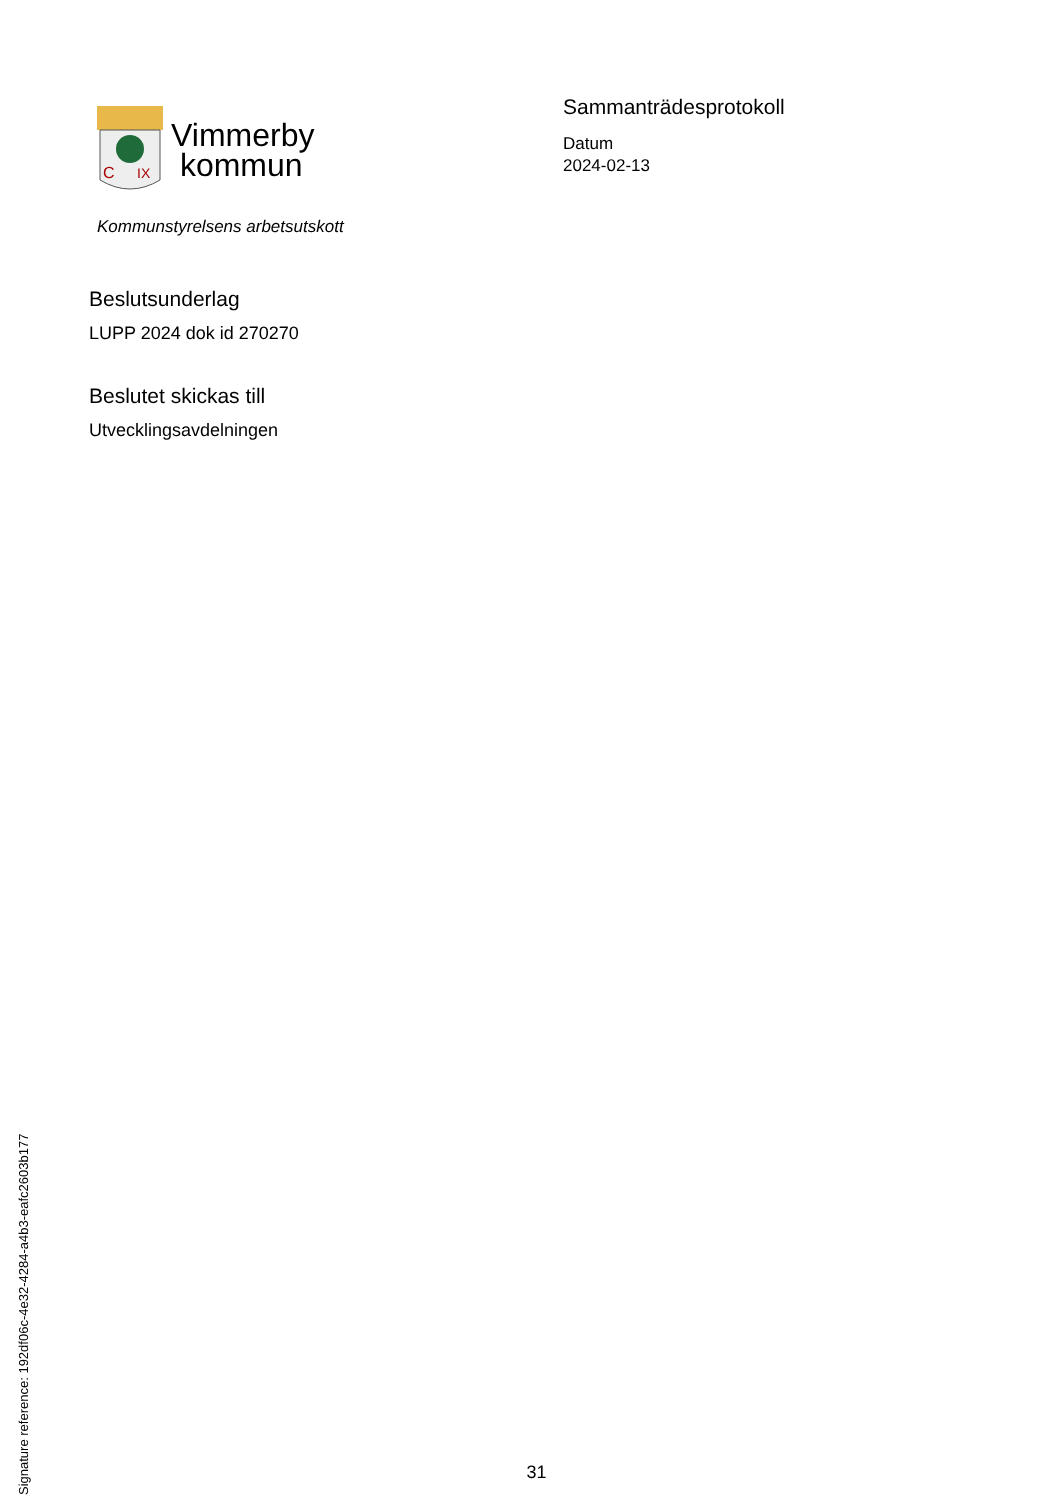C
IX
Vimmerby
kommun
Kommunstyrelsens arbetsutskott
Sammanträdesprotokoll
Datum
2024-02-13
Beslutsunderlag
LUPP 2024 dok id 270270
Beslutet skickas till
Utvecklingsavdelningen
Signature reference: 192df06c-4e32-4284-a4b3-eafc2603b177
31